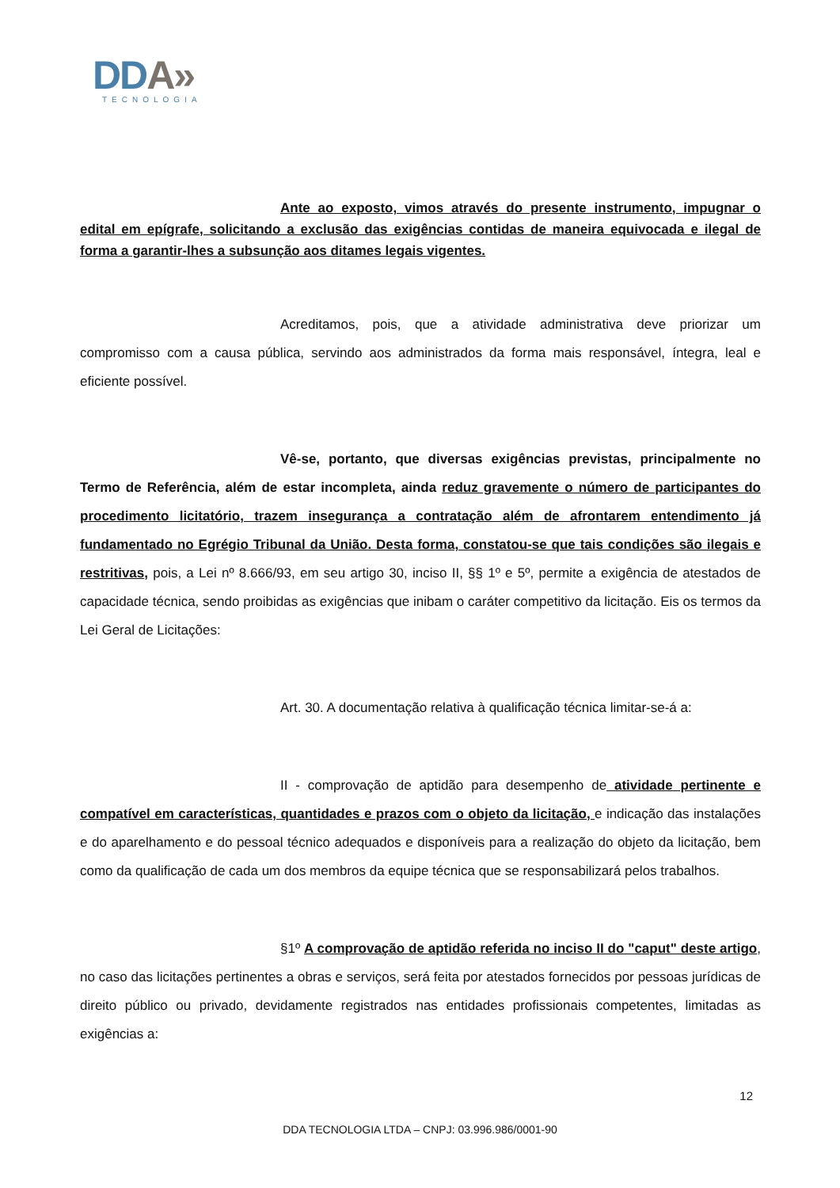DDA»
TECNOLOGIA
Ante ao exposto, vimos através do presente instrumento, impugnar o edital em epígrafe, solicitando a exclusão das exigências contidas de maneira equivocada e ilegal de forma a garantir-lhes a subsunção aos ditames legais vigentes.
Acreditamos, pois, que a atividade administrativa deve priorizar um compromisso com a causa pública, servindo aos administrados da forma mais responsável, íntegra, leal e eficiente possível.
Vê-se, portanto, que diversas exigências previstas, principalmente no Termo de Referência, além de estar incompleta, ainda reduz gravemente o número de participantes do procedimento licitatório, trazem insegurança a contratação além de afrontarem entendimento já fundamentado no Egrégio Tribunal da União. Desta forma, constatou-se que tais condições são ilegais e restritivas, pois, a Lei nº 8.666/93, em seu artigo 30, inciso II, §§ 1º e 5º, permite a exigência de atestados de capacidade técnica, sendo proibidas as exigências que inibam o caráter competitivo da licitação. Eis os termos da Lei Geral de Licitações:
Art. 30. A documentação relativa à qualificação técnica limitar-se-á a:
II - comprovação de aptidão para desempenho de atividade pertinente e compatível em características, quantidades e prazos com o objeto da licitação, e indicação das instalações e do aparelhamento e do pessoal técnico adequados e disponíveis para a realização do objeto da licitação, bem como da qualificação de cada um dos membros da equipe técnica que se responsabilizará pelos trabalhos.
§1º A comprovação de aptidão referida no inciso II do "caput" deste artigo, no caso das licitações pertinentes a obras e serviços, será feita por atestados fornecidos por pessoas jurídicas de direito público ou privado, devidamente registrados nas entidades profissionais competentes, limitadas as exigências a:
12
DDA TECNOLOGIA LTDA – CNPJ: 03.996.986/0001-90